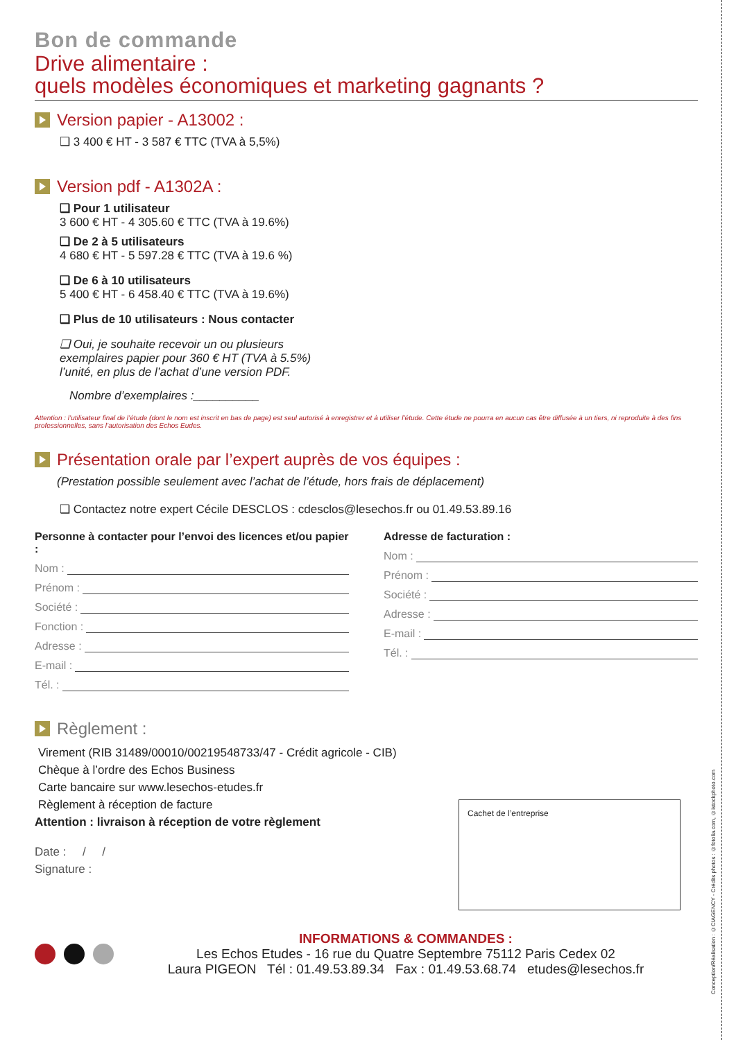Conception/Réalisation : ©CIAGENCY - Crédits photos : ©fotolia.com, ©istockphoto.com
Bon de commande
Drive alimentaire :
quels modèles économiques et marketing gagnants ?
Version papier - A13002 :
❑ 3 400 € HT - 3 587 € TTC (TVA à 5,5%)
Version pdf - A1302A :
❑ Pour 1 utilisateur
3 600 € HT - 4 305.60 € TTC (TVA à 19.6%)
❑ De 2 à 5 utilisateurs
4 680 € HT - 5 597.28 € TTC (TVA à 19.6 %)
❑ De 6 à 10 utilisateurs
5 400 € HT - 6 458.40 € TTC (TVA à 19.6%)
❑ Plus de 10 utilisateurs : Nous contacter
❑ Oui, je souhaite recevoir un ou plusieurs
exemplaires papier pour 360 € HT (TVA à 5.5%)
l’unité, en plus de l’achat d’une version PDF.
Nombre d’exemplaires :__________
Attention : l’utilisateur final de l’étude (dont le nom est inscrit en bas de page) est seul autorisé à enregistrer et à utiliser l’étude. Cette étude ne pourra en aucun cas être diffusée à un tiers, ni reproduite à des fins professionnelles, sans l’autorisation des Echos Eudes.
Présentation orale par l’expert auprès de vos équipes :
(Prestation possible seulement avec l’achat de l’étude, hors frais de déplacement)
❑ Contactez notre expert Cécile DESCLOS : cdesclos@lesechos.fr ou 01.49.53.89.16
Personne à contacter pour l’envoi des licences et/ou papier :
Nom :
Prénom :
Société :
Fonction :
Adresse :
E-mail :
Tél. :
Adresse de facturation :
Nom :
Prénom :
Société :
Adresse :
E-mail :
Tél. :
Règlement :
Virement (RIB 31489/00010/00219548733/47 - Crédit agricole - CIB)
Chèque à l’ordre des Echos Business
Carte bancaire sur www.lesechos-etudes.fr
Règlement à réception de facture
Attention : livraison à réception de votre règlement
Date : / /
Signature :
Cachet de l’entreprise
INFORMATIONS & COMMANDES :
Les Echos Etudes - 16 rue du Quatre Septembre 75112 Paris Cedex 02
Laura PIGEON Tél : 01.49.53.89.34 Fax : 01.49.53.68.74 etudes@lesechos.fr